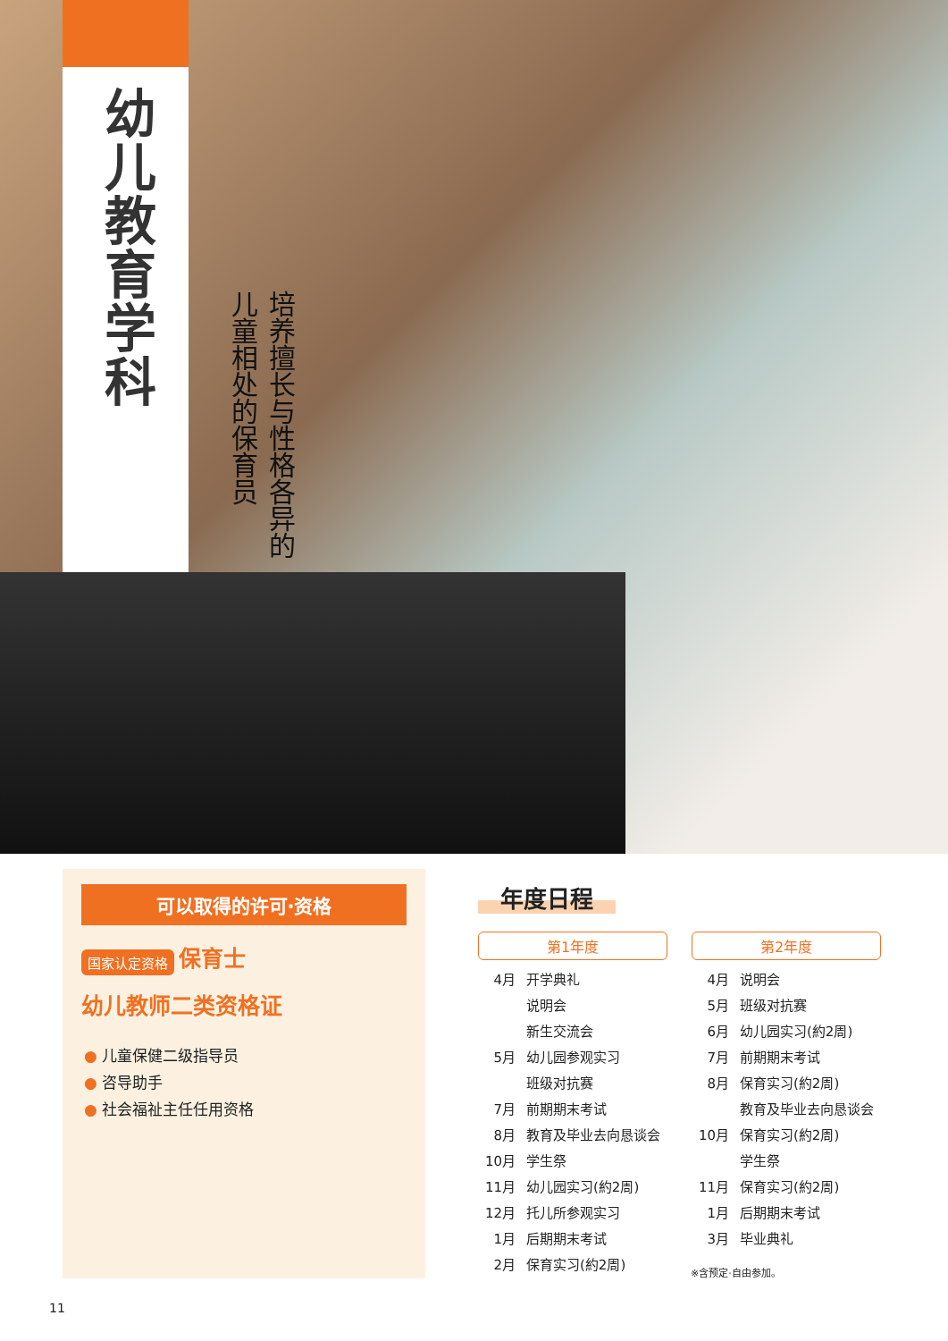幼儿教育学科
培养擅长与性格各异的
儿童相处的保育员
可以取得的许可·资格
国家认定资格 保育士
幼儿教师二类资格证
● 儿童保健二级指导员
● 咨导助手
● 社会福祉主任任用资格
年度日程
第1年度
| 4月 | 开学典礼 |
| | 说明会 |
| | 新生交流会 |
| 5月 | 幼儿园参观实习 |
| | 班级对抗赛 |
| 7月 | 前期期末考试 |
| 8月 | 教育及毕业去向恳谈会 |
| 10月 | 学生祭 |
| 11月 | 幼儿园实习(約2周) |
| 12月 | 托儿所参观实习 |
| 1月 | 后期期末考试 |
| 2月 | 保育实习(約2周) |
第2年度
| 4月 | 说明会 |
| 5月 | 班级对抗赛 |
| 6月 | 幼儿园实习(約2周) |
| 7月 | 前期期末考试 |
| 8月 | 保育实习(約2周) |
| | 教育及毕业去向恳谈会 |
| 10月 | 保育实习(約2周) |
| | 学生祭 |
| 11月 | 保育实习(約2周) |
| 1月 | 后期期末考试 |
| 3月 | 毕业典礼 |
※含预定·自由参加。
11